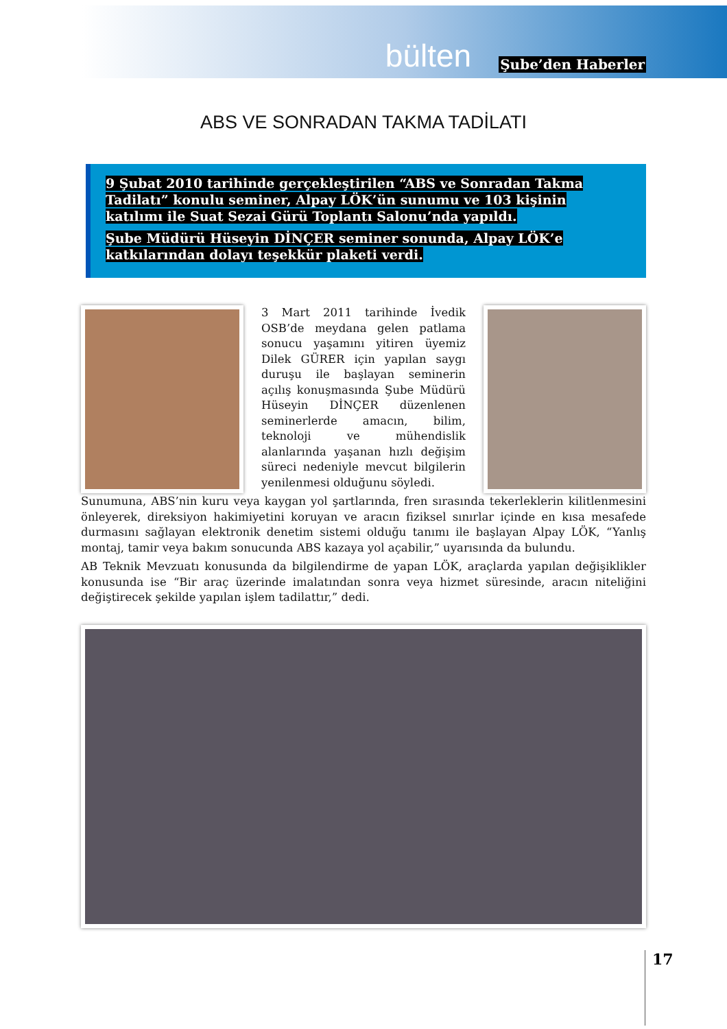bülten Şube’den Haberler
ABS VE SONRADAN TAKMA TADİLATI
9 Şubat 2010 tarihinde gerçekleştirilen “ABS ve Sonradan Takma Tadilatı” konulu seminer, Alpay LÖK’ün sunumu ve 103 kişinin katılımı ile Suat Sezai Gürü Toplantı Salonu’nda yapıldı.
Şube Müdürü Hüseyin DİNÇER seminer sonunda, Alpay LÖK’e katkılarından dolayı teşekkür plaketi verdi.
3 Mart 2011 tarihinde İvedik OSB’de meydana gelen patlama sonucu yaşamını yitiren üyemiz Dilek GÜRER için yapılan saygı duruşu ile başlayan seminerin açılış konuşmasında Şube Müdürü Hüseyin DİNÇER düzenlenen seminerlerde amacın, bilim, teknoloji ve mühendislik alanlarında yaşanan hızlı değişim süreci nedeniyle mevcut bilgilerin yenilenmesi olduğunu söyledi.
Sunumuna, ABS’nin kuru veya kaygan yol şartlarında, fren sırasında tekerleklerin kilitlenmesini önleyerek, direksiyon hakimiyetini koruyan ve aracın fiziksel sınırlar içinde en kısa mesafede durmasını sağlayan elektronik denetim sistemi olduğu tanımı ile başlayan Alpay LÖK, “Yanlış montaj, tamir veya bakım sonucunda ABS kazaya yol açabilir,” uyarısında da bulundu.
AB Teknik Mevzuatı konusunda da bilgilendirme de yapan LÖK, araçlarda yapılan değişiklikler konusunda ise “Bir araç üzerinde imalatından sonra veya hizmet süresinde, aracın niteliğini değiştirecek şekilde yapılan işlem tadilattır,” dedi.
17